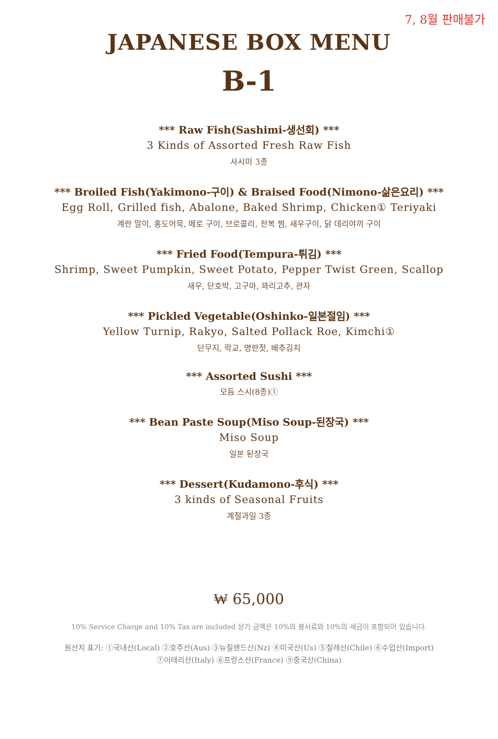7, 8월 판매불가
JAPANESE BOX MENU
B-1
*** Raw Fish(Sashimi-생선회) ***
3 Kinds of Assorted Fresh Raw Fish
사시미 3종
*** Broiled Fish(Yakimono-구이) & Braised Food(Nimono-삶은요리) ***
Egg Roll, Grilled fish, Abalone, Baked Shrimp, Chicken① Teriyaki
계란 말이, 홍도어묵, 메로 구이, 브로콜리, 전복 찜, 새우구이, 닭 데리야끼 구이
*** Fried Food(Tempura-튀김) ***
Shrimp, Sweet Pumpkin, Sweet Potato, Pepper Twist Green, Scallop
새우, 단호박, 고구마, 꽈리고추, 관자
*** Pickled Vegetable(Oshinko-일본절임) ***
Yellow Turnip, Rakyo, Salted Pollack Roe, Kimchi①
단무지, 락교, 명란젓, 배추김치
*** Assorted Sushi ***
모듬 스시(8종)①
*** Bean Paste Soup(Miso Soup-된장국) ***
Miso Soup
일본 된장국
*** Dessert(Kudamono-후식) ***
3 kinds of Seasonal Fruits
계절과일 3종
₩ 65,000
10% Service Charge and 10% Tax are included 상기 금액은 10%의 봉사료와 10%의 세금이 포함되어 있습니다.
원산지 표기: ①국내산(Local) ②호주산(Aus) ③뉴질랜드산(Nz) ④미국산(Us) ⑤칠레산(Chile) ⑥수입산(Import)
⑦이태리산(Italy) ⑧프랑스산(France) ⑨중국산(China)